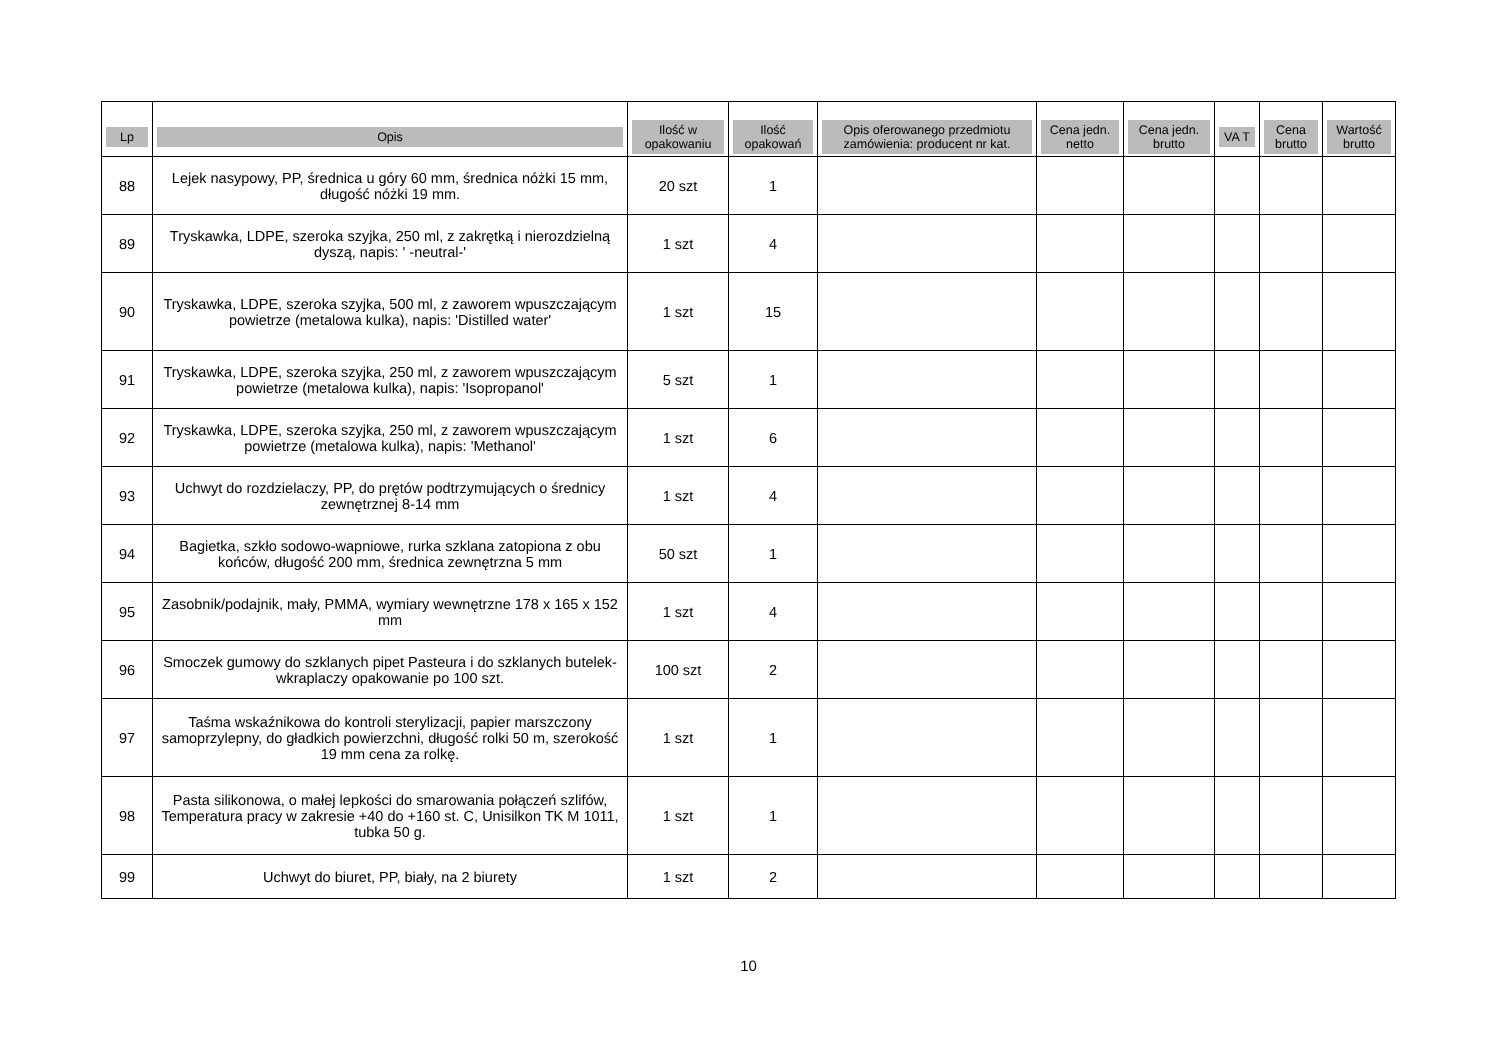| Lp | Opis | Ilość w opakowaniu | Ilość opakowań | Opis oferowanego przedmiotu zamówienia: producent nr kat. | Cena jedn. netto | Cena jedn. brutto | VA T | Cena brutto | Wartość brutto |
| --- | --- | --- | --- | --- | --- | --- | --- | --- | --- |
| 88 | Lejek nasypowy, PP, średnica u góry 60 mm, średnica nóżki 15 mm, długość nóżki 19 mm. | 20 szt | 1 | | | | | | |
| 89 | Tryskawka, LDPE, szeroka szyjka, 250 ml, z zakrętką i nierozdzielną dyszą, napis: ' -neutral-' | 1 szt | 4 | | | | | | |
| 90 | Tryskawka, LDPE, szeroka szyjka, 500 ml, z zaworem wpuszczającym powietrze (metalowa kulka), napis: 'Distilled water' | 1 szt | 15 | | | | | | |
| 91 | Tryskawka, LDPE, szeroka szyjka, 250 ml, z zaworem wpuszczającym powietrze (metalowa kulka), napis: 'Isopropanol' | 5 szt | 1 | | | | | | |
| 92 | Tryskawka, LDPE, szeroka szyjka, 250 ml, z zaworem wpuszczającym powietrze (metalowa kulka), napis: 'Methanol' | 1 szt | 6 | | | | | | |
| 93 | Uchwyt do rozdzielaczy, PP, do prętów podtrzymujących o średnicy zewnętrznej 8-14 mm | 1 szt | 4 | | | | | | |
| 94 | Bagietka, szkło sodowo-wapniowe, rurka szklana zatopiona z obu końców, długość 200 mm, średnica zewnętrzna 5 mm | 50 szt | 1 | | | | | | |
| 95 | Zasobnik/podajnik, mały, PMMA, wymiary wewnętrzne 178 x 165 x 152 mm | 1 szt | 4 | | | | | | |
| 96 | Smoczek gumowy do szklanych pipet Pasteura i do szklanych butelek-wkraplaczy opakowanie po 100 szt. | 100 szt | 2 | | | | | | |
| 97 | Taśma wskaźnikowa do kontroli sterylizacji, papier marszczony samoprzylepny, do gładkich powierzchni, długość rolki 50 m, szerokość 19 mm cena za rolkę. | 1 szt | 1 | | | | | | |
| 98 | Pasta silikonowa, o małej lepkości do smarowania połączeń szlifów, Temperatura pracy w zakresie +40 do +160 st. C, Unisilkon TK M 1011, tubka 50 g. | 1 szt | 1 | | | | | | |
| 99 | Uchwyt do biuret, PP, biały, na 2 biurety | 1 szt | 2 | | | | | | |
10